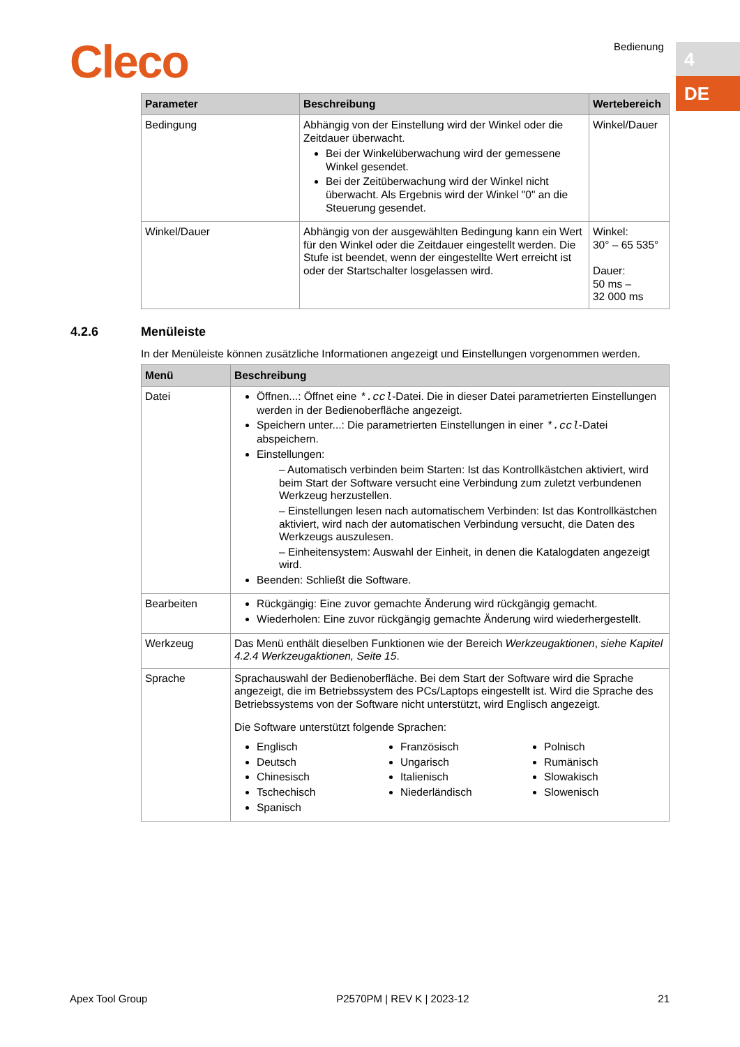Cleco Bedienung 4
DE
| Parameter | Beschreibung | Wertebereich |
| --- | --- | --- |
| Bedingung | Abhängig von der Einstellung wird der Winkel oder die Zeitdauer überwacht. Bei der Winkelüberwachung wird der gemessene Winkel gesendet. Bei der Zeitüberwachung wird der Winkel nicht überwacht. Als Ergebnis wird der Winkel "0" an die Steuerung gesendet. | Winkel/Dauer |
| Winkel/Dauer | Abhängig von der ausgewählten Bedingung kann ein Wert für den Winkel oder die Zeitdauer eingestellt werden. Die Stufe ist beendet, wenn der eingestellte Wert erreicht ist oder der Startschalter losgelassen wird. | Winkel: 30° – 65 535° Dauer: 50 ms – 32 000 ms |
4.2.6 Menüleiste
In der Menüleiste können zusätzliche Informationen angezeigt und Einstellungen vorgenommen werden.
| Menü | Beschreibung |
| --- | --- |
| Datei | Öffnen...: Öffnet eine *.ccl -Datei. Die in dieser Datei parametrierten Einstellungen werden in der Bedienoberfläche angezeigt. Speichern unter...: Die parametrierten Einstellungen in einer *.ccl -Datei abspeichern. Einstellungen: – Automatisch verbinden beim Starten: Ist das Kontrollkästchen aktiviert, wird beim Start der Software versucht eine Verbindung zum zuletzt verbundenen Werkzeug herzustellen. – Einstellungen lesen nach automatischem Verbinden: Ist das Kontrollkästchen aktiviert, wird nach der automatischen Verbindung versucht, die Daten des Werkzeugs auszulesen. – Einheitensystem: Auswahl der Einheit, in denen die Katalogdaten angezeigt wird. Beenden: Schließt die Software. |
| Bearbeiten | Rückgängig: Eine zuvor gemachte Änderung wird rückgängig gemacht. Wiederholen: Eine zuvor rückgängig gemachte Änderung wird wiederhergestellt. |
| Werkzeug | Das Menü enthält dieselben Funktionen wie der Bereich Werkzeugaktionen , siehe Kapitel 4.2.4 Werkzeugaktionen, Seite 15 . |
| Sprache | Sprachauswahl der Bedienoberfläche. Bei dem Start der Software wird die Sprache angezeigt, die im Betriebssystem des PCs/Laptops eingestellt ist. Wird die Sprache des Betriebssystems von der Software nicht unterstützt, wird Englisch angezeigt. Die Software unterstützt folgende Sprachen: Englisch Deutsch Chinesisch Tschechisch Spanisch Französisch Ungarisch Italienisch Niederländisch Polnisch Rumänisch Slowakisch Slowenisch |
Apex Tool Group P2570PM | REV K | 2023-12 21